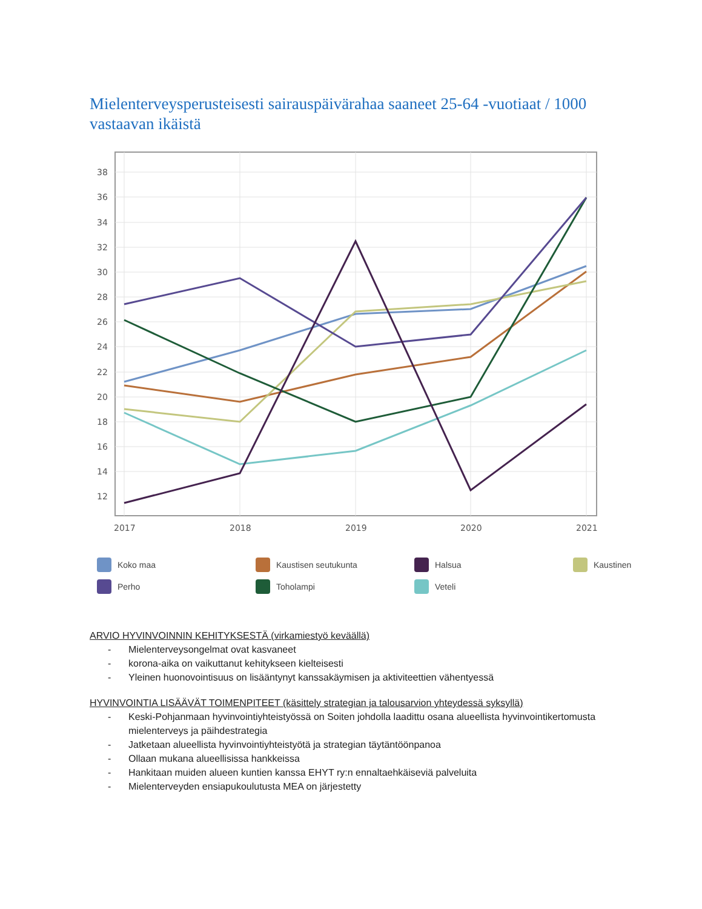Mielenterveysperusteisesti sairauspäivärahaa saaneet 25-64 -vuotiaat / 1000 vastaavan ikäistä
38
36
34
32
30
28
26
24
22
20
18
16
14
12
2017
2018
2019
2020
2021
Koko maa
Kaustisen seutukunta
Halsua
Kaustinen
Perho
Toholampi
Veteli
ARVIO HYVINVOINNIN KEHITYKSESTÄ (virkamiestyö keväällä)
- Mielenterveysongelmat ovat kasvaneet
- korona-aika on vaikuttanut kehitykseen kielteisesti
- Yleinen huonovointisuus on lisääntynyt kanssakäymisen ja aktiviteettien vähentyessä
HYVINVOINTIA LISÄÄVÄT TOIMENPITEET (käsittely strategian ja talousarvion yhteydessä syksyllä)
- Keski-Pohjanmaan hyvinvointiyhteistyössä on Soiten johdolla laadittu osana alueellista hyvinvointikertomusta mielenterveys ja päihdestrategia
- Jatketaan alueellista hyvinvointiyhteistyötä ja strategian täytäntöönpanoa
- Ollaan mukana alueellisissa hankkeissa
- Hankitaan muiden alueen kuntien kanssa EHYT ry:n ennaltaehkäiseviä palveluita
- Mielenterveyden ensiapukoulutusta MEA on järjestetty